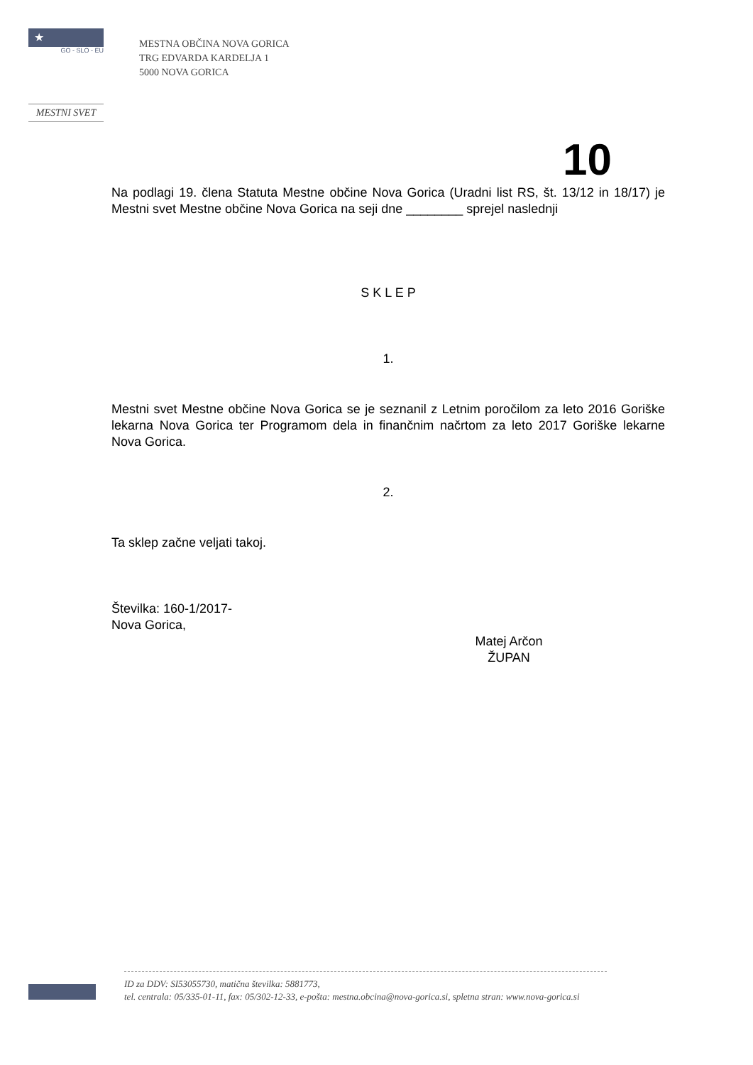★ ★★
GO - SLO - EU
MESTNI SVET
MESTNA OBČINA NOVA GORICA
TRG EDVARDA KARDELJA 1
5000 NOVA GORICA
10
Na podlagi 19. člena Statuta Mestne občine Nova Gorica (Uradni list RS, št. 13/12 in 18/17) je Mestni svet Mestne občine Nova Gorica na seji dne ________ sprejel naslednji
S K L E P
1.
Mestni svet Mestne občine Nova Gorica se je seznanil z Letnim poročilom za leto 2016 Goriške lekarna Nova Gorica ter Programom dela in finančnim načrtom za leto 2017 Goriške lekarne Nova Gorica.
2.
Ta sklep začne veljati takoj.
Številka: 160-1/2017-
Nova Gorica,
Matej Arčon
ŽUPAN
ID za DDV: SI53055730, matična številka: 5881773,
tel. centrala: 05/335-01-11, fax: 05/302-12-33, e-pošta: mestna.obcina@nova-gorica.si, spletna stran: www.nova-gorica.si